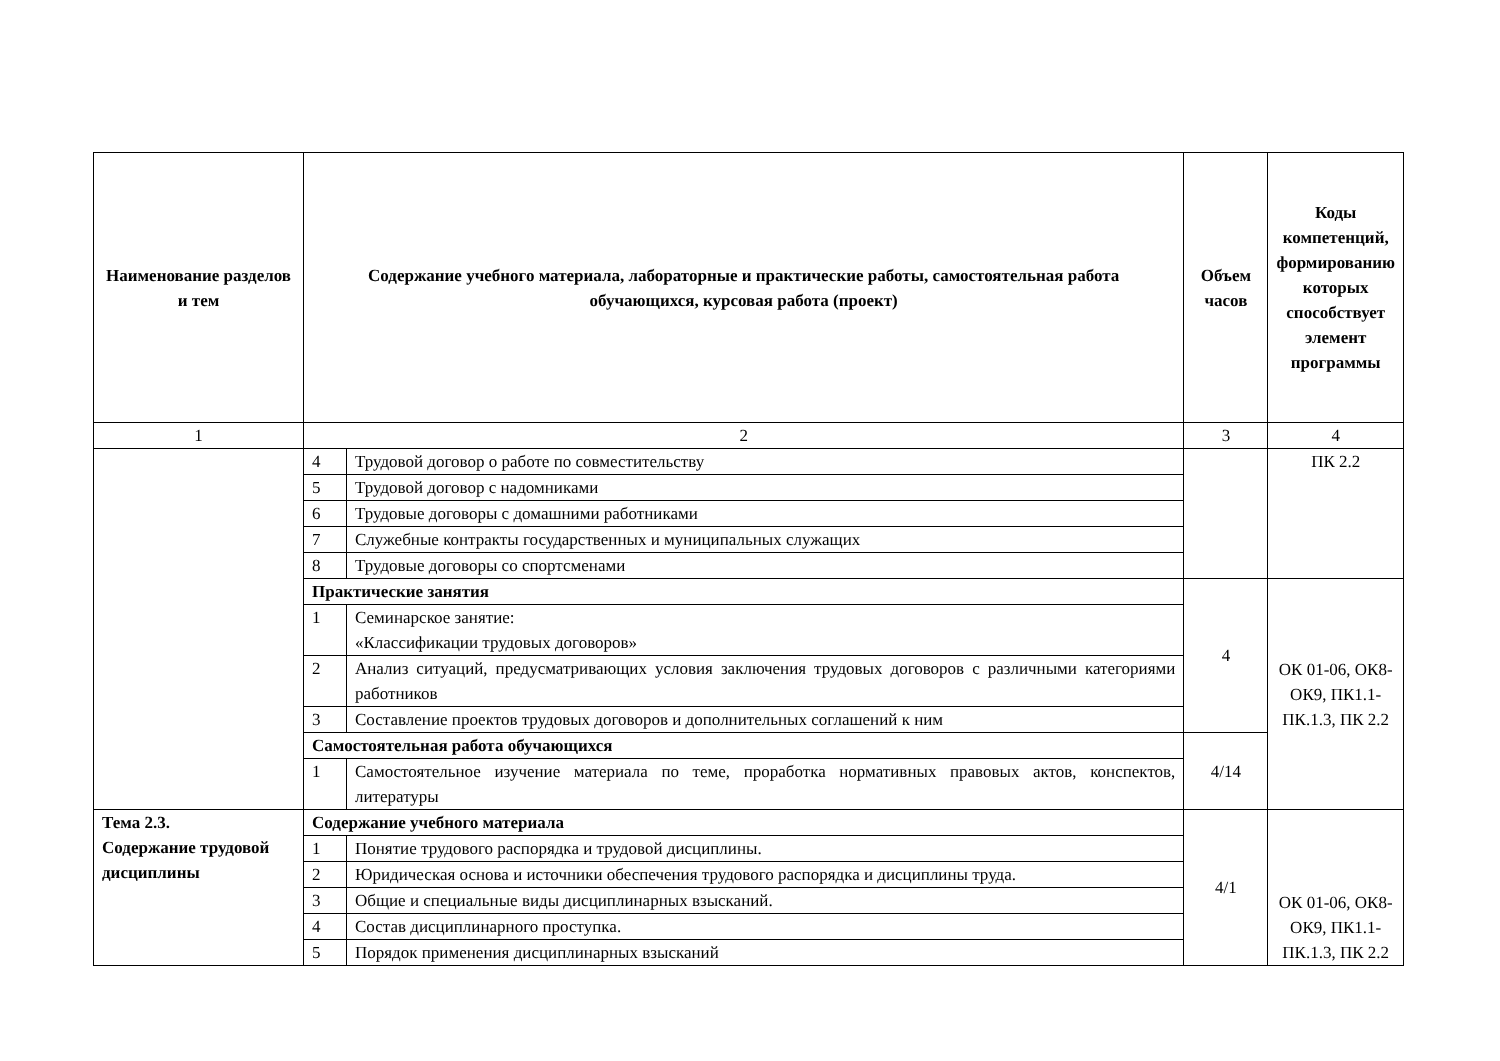| Наименование разделов и тем | Содержание учебного материала, лабораторные и практические работы, самостоятельная работа обучающихся, курсовая работа (проект) | | Объем часов | Коды компетенций, формированию которых способствует элемент программы |
| --- | --- | --- | --- | --- |
| 1 | 2 | | 3 | 4 |
| | 4 | Трудовой договор о работе по совместительству | | ПК 2.2 |
| | 5 | Трудовой договор с надомниками | | |
| | 6 | Трудовые договоры с домашними работниками | | |
| | 7 | Служебные контракты государственных и муниципальных служащих | | |
| | 8 | Трудовые договоры со спортсменами | | |
| | Практические занятия | | 4 | ОК 01-06, ОК8-ОК9, ПК1.1-ПК.1.3, ПК 2.2 |
| | 1 | Семинарское занятие: «Классификации трудовых договоров» | | |
| | 2 | Анализ ситуаций, предусматривающих условия заключения трудовых договоров с различными категориями работников | | |
| | 3 | Составление проектов трудовых договоров и дополнительных соглашений к ним | | |
| | Самостоятельная работа обучающихся | | 4/14 | |
| | 1 | Самостоятельное изучение материала по теме, проработка нормативных правовых актов, конспектов, литературы | | |
| Тема 2.3. Содержание трудовой дисциплины | Содержание учебного материала | | 4/1 | ОК 01-06, ОК8-ОК9, ПК1.1-ПК.1.3, ПК 2.2 |
| | 1 | Понятие трудового распорядка и трудовой дисциплины. | | |
| | 2 | Юридическая основа и источники обеспечения трудового распорядка и дисциплины труда. | | |
| | 3 | Общие и специальные виды дисциплинарных взысканий. | | |
| | 4 | Состав дисциплинарного проступка. | | |
| | 5 | Порядок применения дисциплинарных взысканий | | |